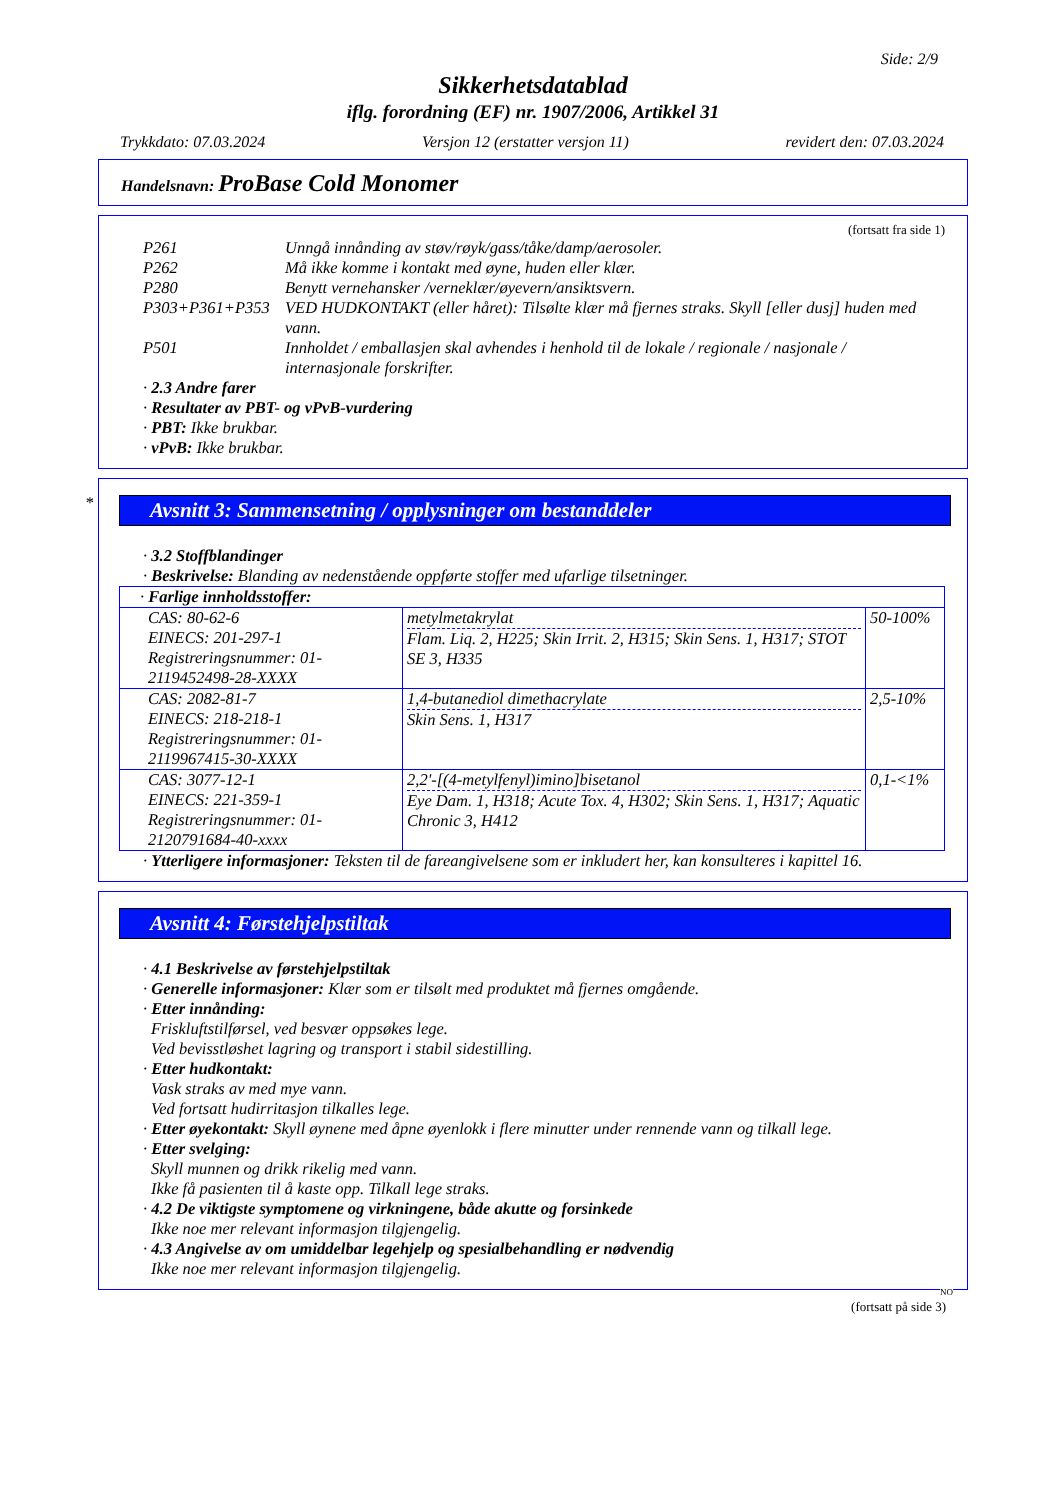Side: 2/9
Sikkerhetsdatablad
iflg. forordning (EF) nr. 1907/2006, Artikkel 31
Trykkdato: 07.03.2024 Versjon 12 (erstatter versjon 11) revidert den: 07.03.2024
Handelsnavn: ProBase Cold Monomer
(fortsatt fra side 1)
P261 Unngå innånding av støv/røyk/gass/tåke/damp/aerosoler.
P262 Må ikke komme i kontakt med øyne, huden eller klær.
P280 Benytt vernehansker /verneklær/øyevern/ansiktsvern.
P303+P361+P353 VED HUDKONTAKT (eller håret): Tilsølte klær må fjernes straks. Skyll [eller dusj] huden med vann.
P501 Innholdet / emballasjen skal avhendes i henhold til de lokale / regionale / nasjonale / internasjonale forskrifter.
· 2.3 Andre farer
· Resultater av PBT- og vPvB-vurdering
· PBT: Ikke brukbar.
· vPvB: Ikke brukbar.
*
Avsnitt 3: Sammensetning / opplysninger om bestanddeler
· 3.2 Stoffblandinger
· Beskrivelse: Blanding av nedenstående oppførte stoffer med ufarlige tilsetninger.
| · Farlige innholdsstoffer: | | |
| CAS: 80-62-6 EINECS: 201-297-1 Registreringsnummer: 01-2119452498-28-XXXX | metylmetakrylat Flam. Liq. 2, H225; Skin Irrit. 2, H315; Skin Sens. 1, H317; STOT SE 3, H335 | 50-100% |
| CAS: 2082-81-7 EINECS: 218-218-1 Registreringsnummer: 01-2119967415-30-XXXX | 1,4-butanediol dimethacrylate Skin Sens. 1, H317 | 2,5-10% |
| CAS: 3077-12-1 EINECS: 221-359-1 Registreringsnummer: 01-2120791684-40-xxxx | 2,2'-[(4-metylfenyl)imino]bisetanol Eye Dam. 1, H318; Acute Tox. 4, H302; Skin Sens. 1, H317; Aquatic Chronic 3, H412 | 0,1-<1% |
· Ytterligere informasjoner: Teksten til de fareangivelsene som er inkludert her, kan konsulteres i kapittel 16.
Avsnitt 4: Førstehjelpstiltak
· 4.1 Beskrivelse av førstehjelpstiltak
· Generelle informasjoner: Klær som er tilsølt med produktet må fjernes omgående.
· Etter innånding:
Friskluftstilførsel, ved besvær oppsøkes lege.
Ved bevisstløshet lagring og transport i stabil sidestilling.
· Etter hudkontakt:
Vask straks av med mye vann.
Ved fortsatt hudirritasjon tilkalles lege.
· Etter øyekontakt: Skyll øynene med åpne øyenlokk i flere minutter under rennende vann og tilkall lege.
· Etter svelging:
Skyll munnen og drikk rikelig med vann.
Ikke få pasienten til å kaste opp. Tilkall lege straks.
· 4.2 De viktigste symptomene og virkningene, både akutte og forsinkede
Ikke noe mer relevant informasjon tilgjengelig.
· 4.3 Angivelse av om umiddelbar legehjelp og spesialbehandling er nødvendig
Ikke noe mer relevant informasjon tilgjengelig.
NO
(fortsatt på side 3)